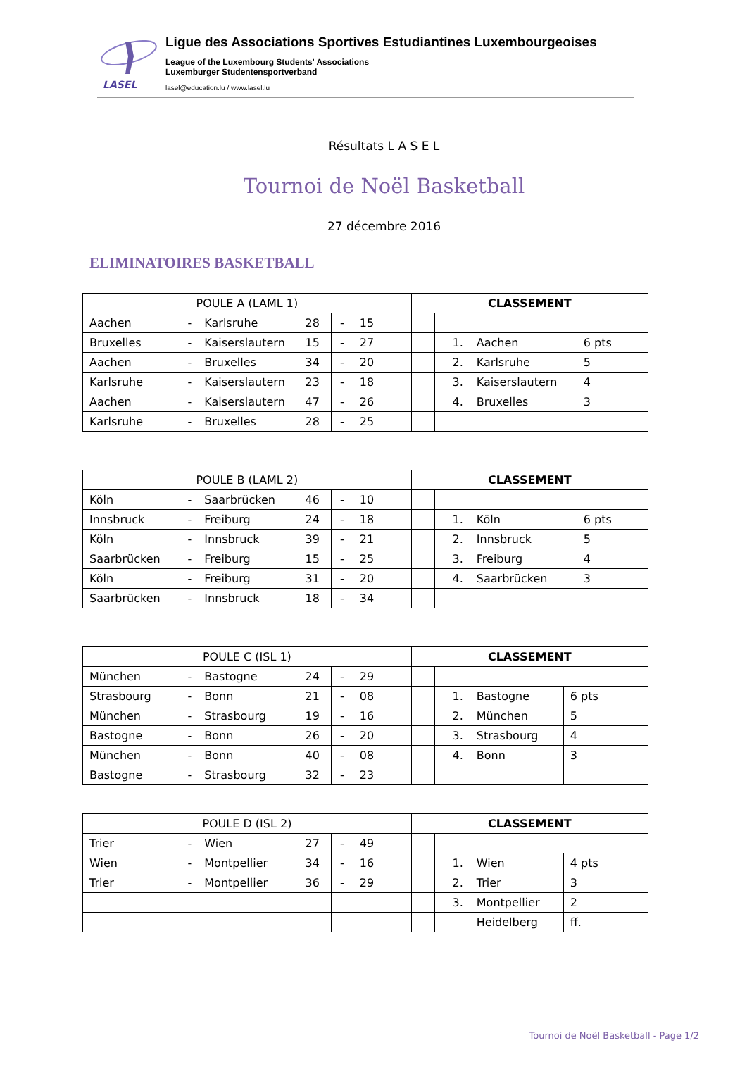LASEL
Ligue des Associations Sportives Estudiantines Luxembourgeoises
League of the Luxembourg Students' Associations
Luxemburger Studentensportverband
lasel@education.lu / www.lasel.lu
Résultats L A S E L
Tournoi de Noël Basketball
27 décembre 2016
ELIMINATOIRES BASKETBALL
| POULE A (LAML 1) | | | | | | CLASSEMENT | | | |
| --- | --- | --- | --- | --- | --- | --- | --- | --- | --- |
| Aachen | - | Karlsruhe | 28 | - | 15 | | | | |
| Bruxelles | - | Kaiserslautern | 15 | - | 27 | | 1. | Aachen | 6 pts |
| Aachen | - | Bruxelles | 34 | - | 20 | | 2. | Karlsruhe | 5 |
| Karlsruhe | - | Kaiserslautern | 23 | - | 18 | | 3. | Kaiserslautern | 4 |
| Aachen | - | Kaiserslautern | 47 | - | 26 | | 4. | Bruxelles | 3 |
| Karlsruhe | - | Bruxelles | 28 | - | 25 | | | | |
| POULE B (LAML 2) | | | | | | CLASSEMENT | | | |
| --- | --- | --- | --- | --- | --- | --- | --- | --- | --- |
| Köln | - | Saarbrücken | 46 | - | 10 | | | | |
| Innsbruck | - | Freiburg | 24 | - | 18 | | 1. | Köln | 6 pts |
| Köln | - | Innsbruck | 39 | - | 21 | | 2. | Innsbruck | 5 |
| Saarbrücken | - | Freiburg | 15 | - | 25 | | 3. | Freiburg | 4 |
| Köln | - | Freiburg | 31 | - | 20 | | 4. | Saarbrücken | 3 |
| Saarbrücken | - | Innsbruck | 18 | - | 34 | | | | |
| POULE C (ISL 1) | | | | | | CLASSEMENT | | | |
| --- | --- | --- | --- | --- | --- | --- | --- | --- | --- |
| München | - | Bastogne | 24 | - | 29 | | | | |
| Strasbourg | - | Bonn | 21 | - | 08 | | 1. | Bastogne | 6 pts |
| München | - | Strasbourg | 19 | - | 16 | | 2. | München | 5 |
| Bastogne | - | Bonn | 26 | - | 20 | | 3. | Strasbourg | 4 |
| München | - | Bonn | 40 | - | 08 | | 4. | Bonn | 3 |
| Bastogne | - | Strasbourg | 32 | - | 23 | | | | |
| POULE D (ISL 2) | | | | | | CLASSEMENT | | | |
| --- | --- | --- | --- | --- | --- | --- | --- | --- | --- |
| Trier | - | Wien | 27 | - | 49 | | | | |
| Wien | - | Montpellier | 34 | - | 16 | | 1. | Wien | 4 pts |
| Trier | - | Montpellier | 36 | - | 29 | | 2. | Trier | 3 |
| | | | | | | | 3. | Montpellier | 2 |
| | | | | | | | | Heidelberg | ff. |
Tournoi de Noël Basketball - Page 1/2